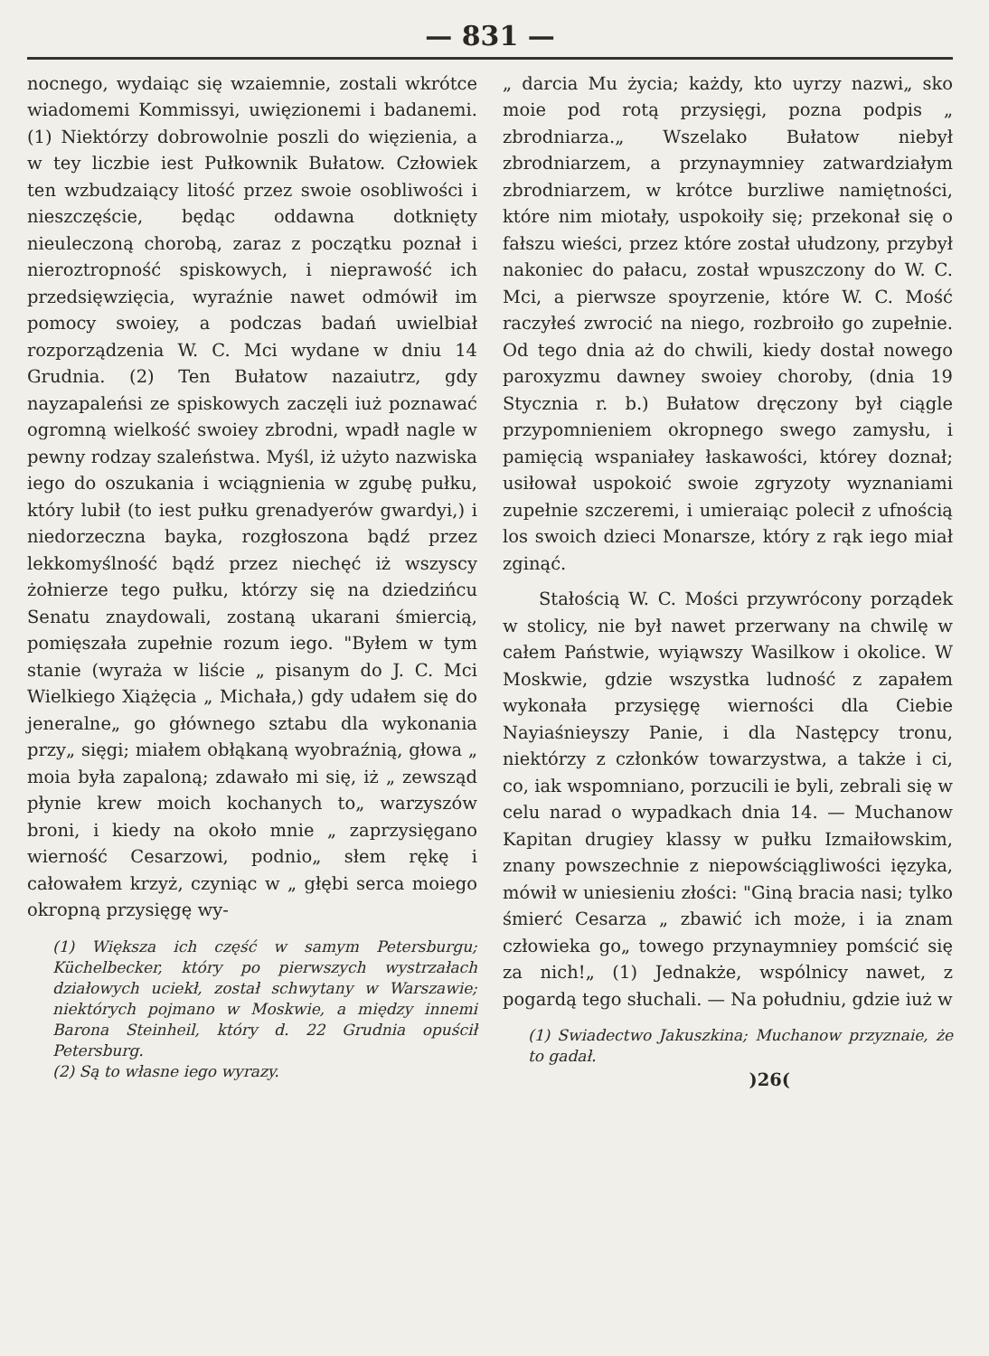— 831 —
nocnego, wydaiąc się wzaiemnie, zostali wkrótce wiadomemi Kommissyi, uwięzionemi i badanemi. (1) Niektórzy dobrowolnie poszli do więzienia, a w tey liczbie iest Pułkownik Bułatow. Człowiek ten wzbudzaiący litość przez swoie osobliwości i nieszczęście, będąc oddawna dotknięty nieuleczoną chorobą, zaraz z początku poznał i nieroztropność spiskowych, i nieprawość ich przedsięwzięcia, wyraźnie nawet odmówił im pomocy swoiey, a podczas badań uwielbiał rozporządzenia W. C. Mci wydane w dniu 14 Grudnia. (2) Ten Bułatow nazaiutrz, gdy nayzapaleńsi ze spiskowych zaczęli iuż poznawać ogromną wielkość swoiey zbrodni, wpadł nagle w pewny rodzay szaleństwa. Myśl, iż użyto nazwiska iego do oszukania i wciągnienia w zgubę pułku, który lubił (to iest pułku grenadyerów gwardyi,) i niedorzeczna bayka, rozgłoszona bądź przez lekkomyślność bądź przez niechęć iż wszyscy żołnierze tego pułku, którzy się na dziedzińcu Senatu znaydowali, zostaną ukarani śmiercią, pomięszała zupełnie rozum iego. "Byłem w tym stanie (wyraża w liście „ pisanym do J. C. Mci Wielkiego Xiążęcia „ Michała,) gdy udałem się do jeneralne„ go głównego sztabu dla wykonania przy„ sięgi; miałem obłąkaną wyobraźnią, głowa „ moia była zapaloną; zdawało mi się, iż „ zewsząd płynie krew moich kochanych to„ warzyszów broni, i kiedy na około mnie „ zaprzysięgano wierność Cesarzowi, podnio„ słem rękę i całowałem krzyż, czyniąc w „ głębi serca moiego okropną przysięgę wy-
(1) Większa ich część w samym Petersburgu; Küchelbecker, który po pierwszych wystrzałach działowych uciekł, został schwytany w Warszawie; niektórych pojmano w Moskwie, a między innemi Barona Steinheil, który d. 22 Grudnia opuścił Petersburg.
(2) Są to własne iego wyrazy.
„ darcia Mu życia; każdy, kto uyrzy nazwi„ sko moie pod rotą przysięgi, pozna podpis „ zbrodniarza.„ Wszelako Bułatow niebył zbrodniarzem, a przynaymniey zatwardziałym zbrodniarzem, w krótce burzliwe namiętności, które nim miotały, uspokoiły się; przekonał się o fałszu wieści, przez które został ułudzony, przybył nakoniec do pałacu, został wpuszczony do W. C. Mci, a pierwsze spoyrzenie, które W. C. Mość raczyłeś zwrocić na niego, rozbroiło go zupełnie. Od tego dnia aż do chwili, kiedy dostał nowego paroxyzmu dawney swoiey choroby, (dnia 19 Stycznia r. b.) Bułatow dręczony był ciągle przypomnieniem okropnego swego zamysłu, i pamięcią wspaniałey łaskawości, którey doznał; usiłował uspokoić swoie zgryzoty wyznaniami zupełnie szczeremi, i umieraiąc polecił z ufnością los swoich dzieci Monarsze, który z rąk iego miał zginąć.
Stałością W. C. Mości przywrócony porządek w stolicy, nie był nawet przerwany na chwilę w całem Państwie, wyiąwszy Wasilkow i okolice. W Moskwie, gdzie wszystka ludność z zapałem wykonała przysięgę wierności dla Ciebie Nayiaśnieyszy Panie, i dla Następcy tronu, niektórzy z członków towarzystwa, a także i ci, co, iak wspomniano, porzucili ie byli, zebrali się w celu narad o wypadkach dnia 14. — Muchanow Kapitan drugiey klassy w pułku Izmaiłowskim, znany powszechnie z niepowściągliwości ięzyka, mówił w uniesieniu złości: "Giną bracia nasi; tylko śmierć Cesarza „ zbawić ich może, i ia znam człowieka go„ towego przynaymniey pomścić się za nich!„ (1) Jednakże, wspólnicy nawet, z pogardą tego słuchali. — Na południu, gdzie iuż w
(1) Swiadectwo Jakuszkina; Muchanow przyznaie, że to gadał.
)26(